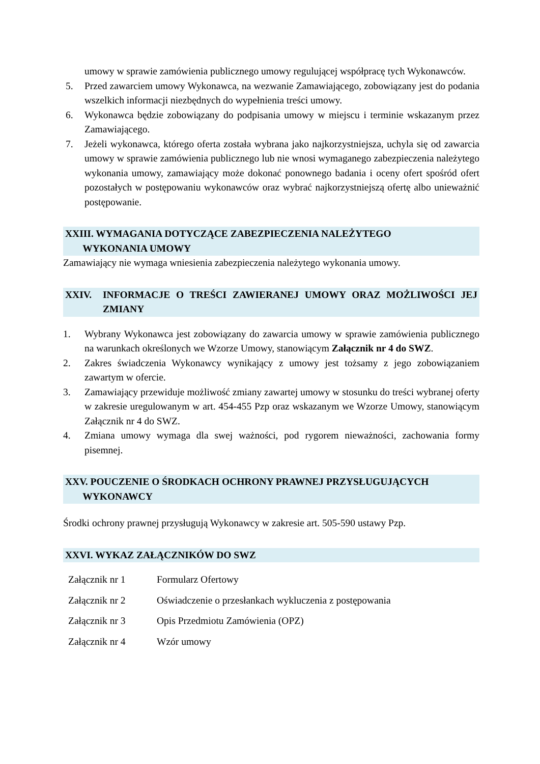umowy w sprawie zamówienia publicznego umowy regulującej współpracę tych Wykonawców.
5. Przed zawarciem umowy Wykonawca, na wezwanie Zamawiającego, zobowiązany jest do podania wszelkich informacji niezbędnych do wypełnienia treści umowy.
6. Wykonawca będzie zobowiązany do podpisania umowy w miejscu i terminie wskazanym przez Zamawiającego.
7. Jeżeli wykonawca, którego oferta została wybrana jako najkorzystniejsza, uchyla się od zawarcia umowy w sprawie zamówienia publicznego lub nie wnosi wymaganego zabezpieczenia należytego wykonania umowy, zamawiający może dokonać ponownego badania i oceny ofert spośród ofert pozostałych w postępowaniu wykonawców oraz wybrać najkorzystniejszą ofertę albo unieważnić postępowanie.
XXIII. WYMAGANIA DOTYCZĄCE ZABEZPIECZENIA NALEŻYTEGO
WYKONANIA UMOWY
Zamawiający nie wymaga wniesienia zabezpieczenia należytego wykonania umowy.
XXIV. INFORMACJE O TREŚCI ZAWIERANEJ UMOWY ORAZ MOŻLIWOŚCI JEJ ZMIANY
1. Wybrany Wykonawca jest zobowiązany do zawarcia umowy w sprawie zamówienia publicznego na warunkach określonych we Wzorze Umowy, stanowiącym Załącznik nr 4 do SWZ.
2. Zakres świadczenia Wykonawcy wynikający z umowy jest tożsamy z jego zobowiązaniem zawartym w ofercie.
3. Zamawiający przewiduje możliwość zmiany zawartej umowy w stosunku do treści wybranej oferty w zakresie uregulowanym w art. 454-455 Pzp oraz wskazanym we Wzorze Umowy, stanowiącym Załącznik nr 4 do SWZ.
4. Zmiana umowy wymaga dla swej ważności, pod rygorem nieważności, zachowania formy pisemnej.
XXV. POUCZENIE O ŚRODKACH OCHRONY PRAWNEJ PRZYSŁUGUJĄCYCH
WYKONAWCY
Środki ochrony prawnej przysługują Wykonawcy w zakresie art. 505-590 ustawy Pzp.
XXVI. WYKAZ ZAŁĄCZNIKÓW DO SWZ
| Załącznik nr 1 | Formularz Ofertowy |
| Załącznik nr 2 | Oświadczenie o przesłankach wykluczenia z postępowania |
| Załącznik nr 3 | Opis Przedmiotu Zamówienia (OPZ) |
| Załącznik nr 4 | Wzór umowy |